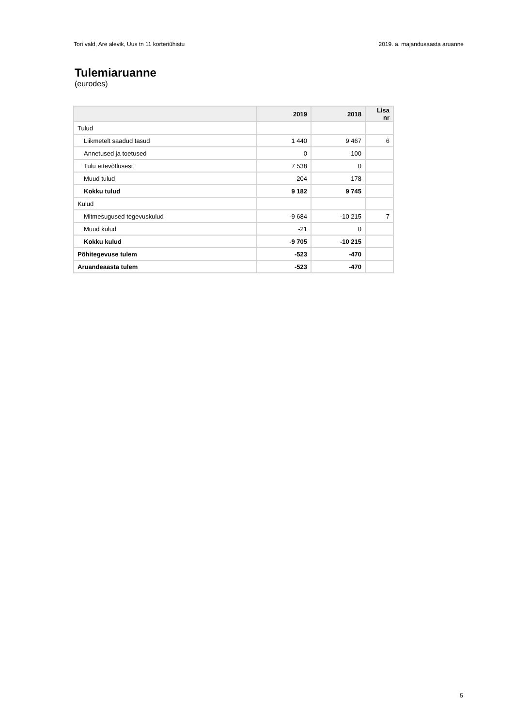Tori vald, Are alevik, Uus tn 11 korteriühistu 2019. a. majandusaasta aruanne
Tulemiaruanne
(eurodes)
| | 2019 | 2018 | Lisa nr |
| --- | --- | --- | --- |
| Tulud | | | |
| Liikmetelt saadud tasud | 1 440 | 9 467 | 6 |
| Annetused ja toetused | 0 | 100 | |
| Tulu ettevõtlusest | 7 538 | 0 | |
| Muud tulud | 204 | 178 | |
| Kokku tulud | 9 182 | 9 745 | |
| Kulud | | | |
| Mitmesugused tegevuskulud | -9 684 | -10 215 | 7 |
| Muud kulud | -21 | 0 | |
| Kokku kulud | -9 705 | -10 215 | |
| Põhitegevuse tulem | -523 | -470 | |
| Aruandeaasta tulem | -523 | -470 | |
5